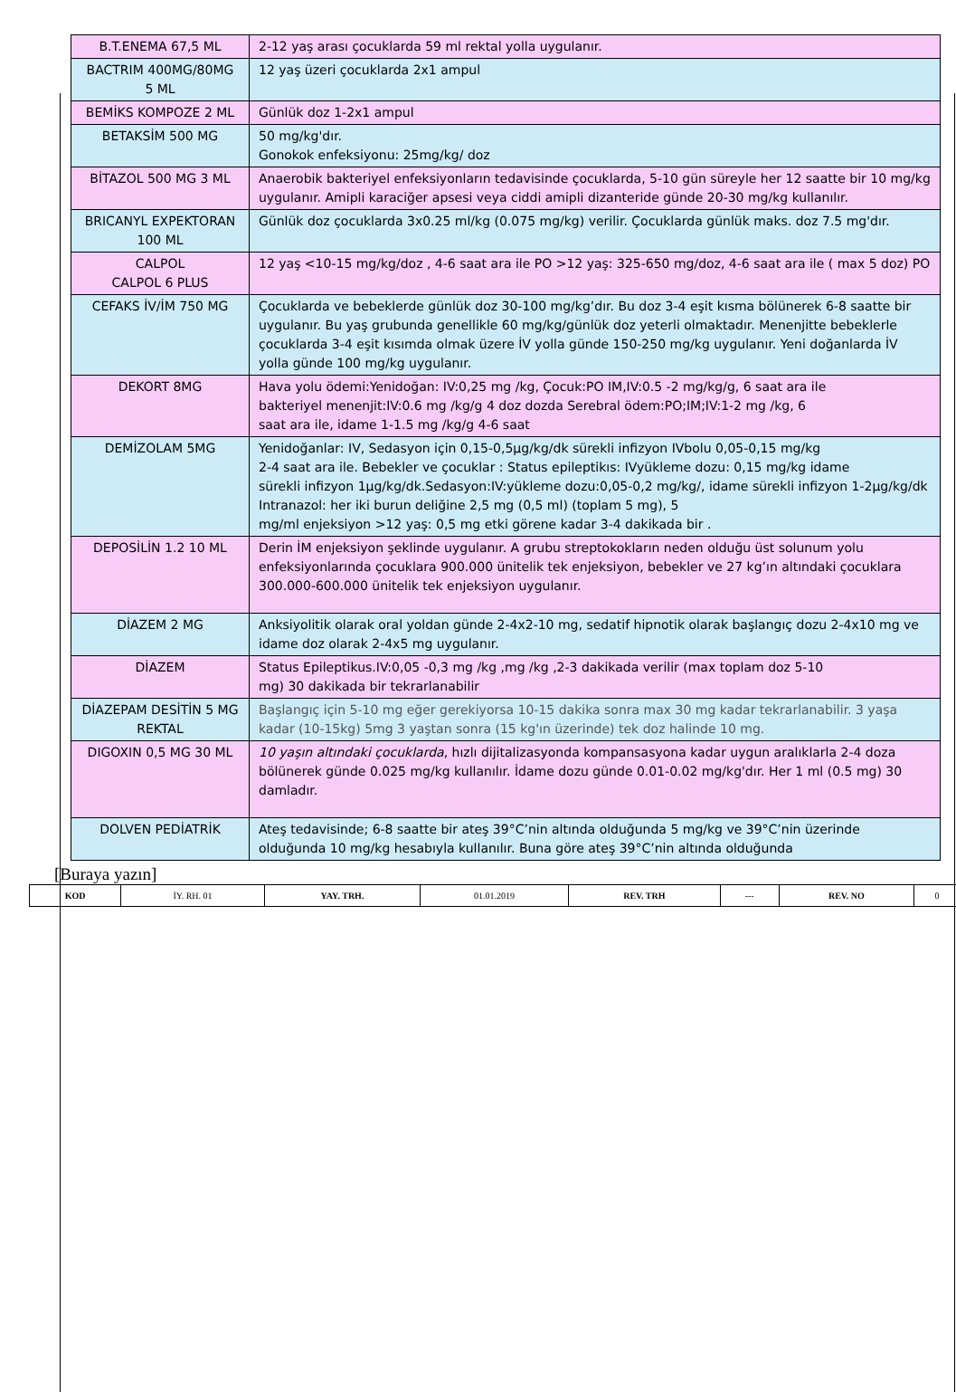| B.T.ENEMA 67,5 ML | 2-12 yaş arası çocuklarda 59 ml rektal yolla uygulanır. |
| BACTRIM 400MG/80MG 5 ML | 12 yaş üzeri çocuklarda 2x1 ampul |
| BEMİKS KOMPOZE 2 ML | Günlük doz 1-2x1 ampul |
| BETAKSİM 500 MG | 50 mg/kg'dır. Gonokok enfeksiyonu: 25mg/kg/ doz |
| BİTAZOL 500 MG 3 ML | Anaerobik bakteriyel enfeksiyonların tedavisinde çocuklarda, 5-10 gün süreyle her 12 saatte bir 10 mg/kg uygulanır. Amipli karaciğer apsesi veya ciddi amipli dizanteride günde 20-30 mg/kg kullanılır. |
| BRICANYL EXPEKTORAN 100 ML | Günlük doz çocuklarda 3x0.25 ml/kg (0.075 mg/kg) verilir. Çocuklarda günlük maks. doz 7.5 mg'dır. |
| CALPOL CALPOL 6 PLUS | 12 yaş <10-15 mg/kg/doz , 4-6 saat ara ile PO >12 yaş: 325-650 mg/doz, 4-6 saat ara ile ( max 5 doz) PO |
| CEFAKS İV/İM 750 MG | Çocuklarda ve bebeklerde günlük doz 30-100 mg/kg’dır. Bu doz 3-4 eşit kısma bölünerek 6-8 saatte bir uygulanır. Bu yaş grubunda genellikle 60 mg/kg/günlük doz yeterli olmaktadır. Menenjitte bebeklerle çocuklarda 3-4 eşit kısımda olmak üzere İV yolla günde 150-250 mg/kg uygulanır. Yeni doğanlarda İV yolla günde 100 mg/kg uygulanır. |
| DEKORT 8MG | Hava yolu ödemi:Yenidoğan: IV:0,25 mg /kg, Çocuk:PO IM,IV:0.5 -2 mg/kg/g, 6 saat ara ile bakteriyel menenjit:IV:0.6 mg /kg/g 4 doz dozda Serebral ödem:PO;IM;IV:1-2 mg /kg, 6 saat ara ile, idame 1-1.5 mg /kg/g 4-6 saat |
| DEMİZOLAM 5MG | Yenidoğanlar: IV, Sedasyon için 0,15-0,5µg/kg/dk sürekli infizyon IVbolu 0,05-0,15 mg/kg 2-4 saat ara ile. Bebekler ve çocuklar : Status epileptikıs: IVyükleme dozu: 0,15 mg/kg idame sürekli infizyon 1µg/kg/dk.Sedasyon:IV:yükleme dozu:0,05-0,2 mg/kg/, idame sürekli infizyon 1-2µg/kg/dk Intranazol: her iki burun deliğine 2,5 mg (0,5 ml) (toplam 5 mg), 5 mg/ml enjeksiyon >12 yaş: 0,5 mg etki görene kadar 3-4 dakikada bir . |
| DEPOSİLİN 1.2 10 ML | Derin İM enjeksiyon şeklinde uygulanır. A grubu streptokokların neden olduğu üst solunum yolu enfeksiyonlarında çocuklara 900.000 ünitelik tek enjeksiyon, bebekler ve 27 kg’ın altındaki çocuklara 300.000-600.000 ünitelik tek enjeksiyon uygulanır. |
| DİAZEM 2 MG | Anksiyolitik olarak oral yoldan günde 2-4x2-10 mg, sedatif hipnotik olarak başlangıç dozu 2-4x10 mg ve idame doz olarak 2-4x5 mg uygulanır. |
| DİAZEM | Status Epileptikus.IV:0,05 -0,3 mg /kg ,mg /kg ,2-3 dakikada verilir (max toplam doz 5-10 mg) 30 dakikada bir tekrarlanabilir |
| DİAZEPAM DESİTİN 5 MG REKTAL | Başlangıç için 5-10 mg eğer gerekiyorsa 10-15 dakika sonra max 30 mg kadar tekrarlanabilir. 3 yaşa kadar (10-15kg) 5mg 3 yaştan sonra (15 kg'ın üzerinde) tek doz halinde 10 mg. |
| DIGOXIN 0,5 MG 30 ML | 10 yaşın altındaki çocuklarda , hızlı dijitalizasyonda kompansasyona kadar uygun aralıklarla 2-4 doza bölünerek günde 0.025 mg/kg kullanılır. İdame dozu günde 0.01-0.02 mg/kg'dır. Her 1 ml (0.5 mg) 30 damladır. |
| DOLVEN PEDİATRİK | Ateş tedavisinde; 6-8 saatte bir ateş 39°C’nin altında olduğunda 5 mg/kg ve 39°C’nin üzerinde olduğunda 10 mg/kg hesabıyla kullanılır. Buna göre ateş 39°C’nin altında olduğunda |
[Buraya yazın]
| KOD | İY. RH. 01 | YAY. TRH. | 01.01.2019 | REV. TRH | --- | REV. NO | 0 |